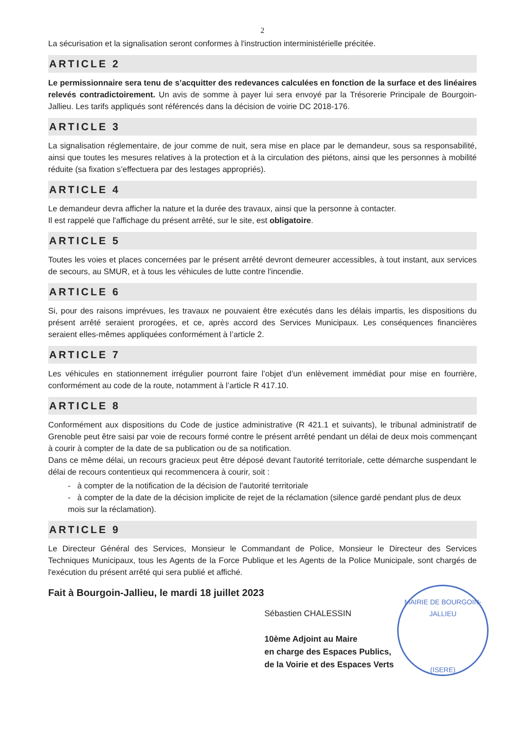2
La sécurisation et la signalisation seront conformes à l'instruction interministérielle précitée.
ARTICLE 2
Le permissionnaire sera tenu de s’acquitter des redevances calculées en fonction de la surface et des linéaires relevés contradictoirement. Un avis de somme à payer lui sera envoyé par la Trésorerie Principale de Bourgoin-Jallieu. Les tarifs appliqués sont référencés dans la décision de voirie DC 2018-176.
ARTICLE 3
La signalisation réglementaire, de jour comme de nuit, sera mise en place par le demandeur, sous sa responsabilité, ainsi que toutes les mesures relatives à la protection et à la circulation des piétons, ainsi que les personnes à mobilité réduite (sa fixation s’effectuera par des lestages appropriés).
ARTICLE 4
Le demandeur devra afficher la nature et la durée des travaux, ainsi que la personne à contacter.
Il est rappelé que l'affichage du présent arrêté, sur le site, est obligatoire.
ARTICLE 5
Toutes les voies et places concernées par le présent arrêté devront demeurer accessibles, à tout instant, aux services de secours, au SMUR, et à tous les véhicules de lutte contre l'incendie.
ARTICLE 6
Si, pour des raisons imprévues, les travaux ne pouvaient être exécutés dans les délais impartis, les dispositions du présent arrêté seraient prorogées, et ce, après accord des Services Municipaux. Les conséquences financières seraient elles-mêmes appliquées conformément à l’article 2.
ARTICLE 7
Les véhicules en stationnement irrégulier pourront faire l’objet d’un enlèvement immédiat pour mise en fourrière, conformément au code de la route, notamment à l’article R 417.10.
ARTICLE 8
Conformément aux dispositions du Code de justice administrative (R 421.1 et suivants), le tribunal administratif de Grenoble peut être saisi par voie de recours formé contre le présent arrêté pendant un délai de deux mois commençant à courir à compter de la date de sa publication ou de sa notification.
Dans ce même délai, un recours gracieux peut être déposé devant l'autorité territoriale, cette démarche suspendant le délai de recours contentieux qui recommencera à courir, soit :
- à compter de la notification de la décision de l'autorité territoriale
- à compter de la date de la décision implicite de rejet de la réclamation (silence gardé pendant plus de deux mois sur la réclamation).
ARTICLE 9
Le Directeur Général des Services, Monsieur le Commandant de Police, Monsieur le Directeur des Services Techniques Municipaux, tous les Agents de la Force Publique et les Agents de la Police Municipale, sont chargés de l'exécution du présent arrêté qui sera publié et affiché.
Fait à Bourgoin-Jallieu, le mardi 18 juillet 2023
Sébastien CHALESSIN
10ème Adjoint au Maire
en charge des Espaces Publics,
de la Voirie et des Espaces Verts
MAIRIE DE BOURGOIN-JALLIEU
(ISERE)